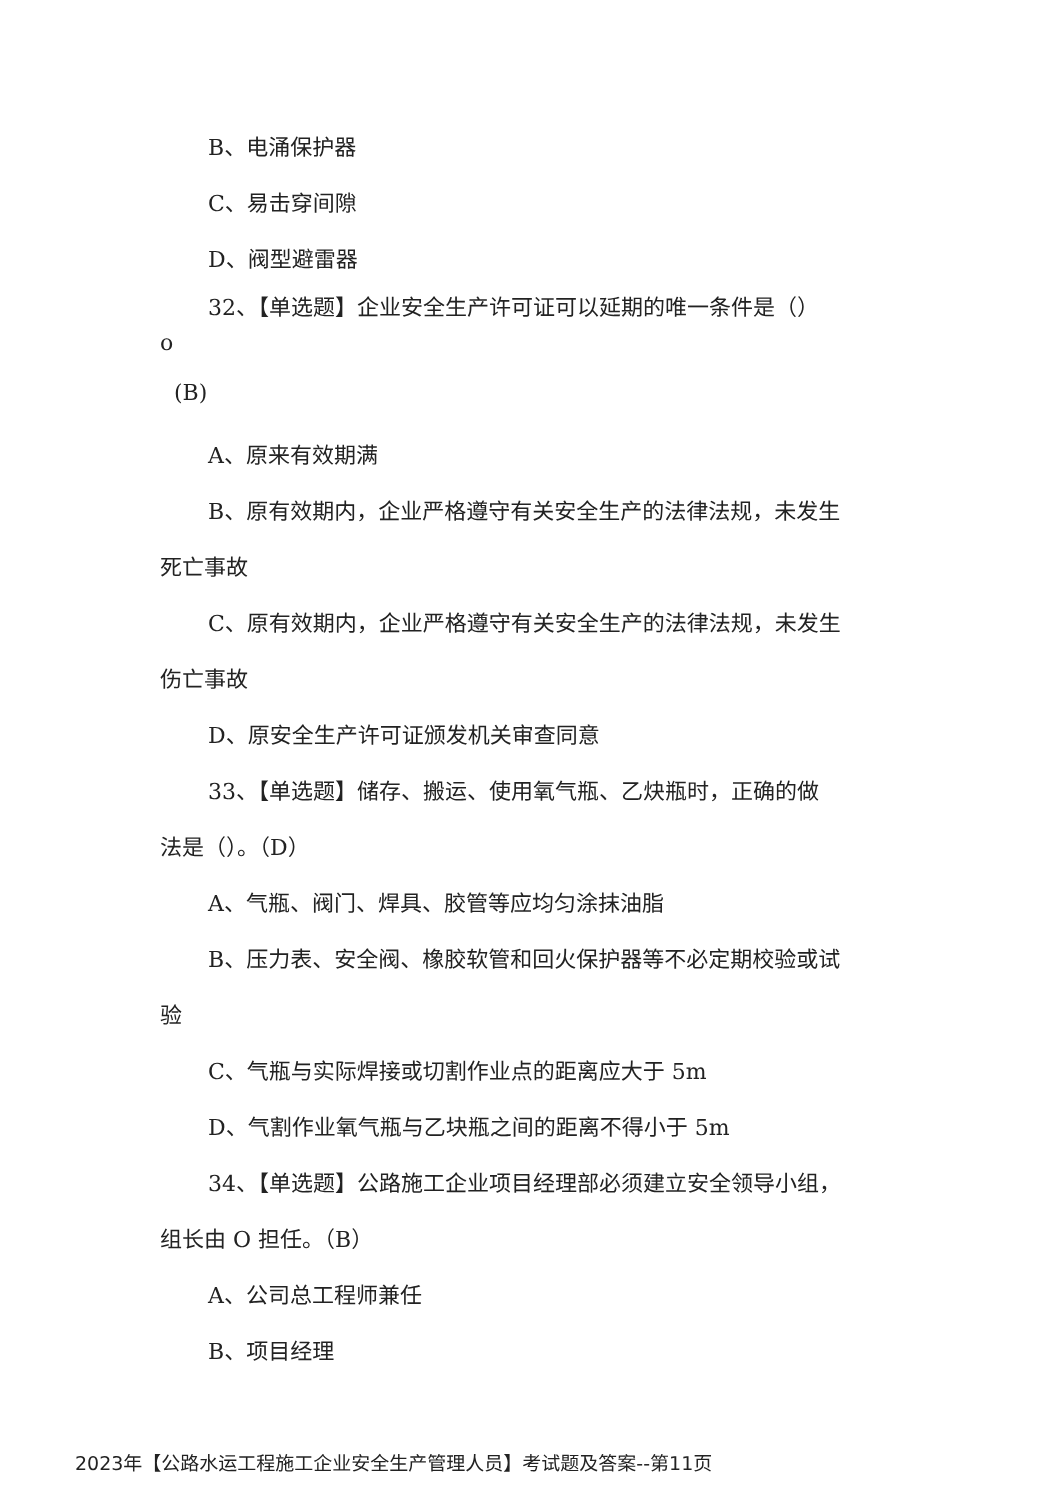B、电涌保护器
C、易击穿间隙
D、阀型避雷器
32、【单选题】企业安全生产许可证可以延期的唯一条件是（）
o
(B)
A、原来有效期满
B、原有效期内，企业严格遵守有关安全生产的法律法规，未发生
死亡事故
C、原有效期内，企业严格遵守有关安全生产的法律法规，未发生
伤亡事故
D、原安全生产许可证颁发机关审查同意
33、【单选题】储存、搬运、使用氧气瓶、乙炔瓶时，正确的做
法是（）。（D）
A、气瓶、阀门、焊具、胶管等应均匀涂抹油脂
B、压力表、安全阀、橡胶软管和回火保护器等不必定期校验或试
验
C、气瓶与实际焊接或切割作业点的距离应大于 5m
D、气割作业氧气瓶与乙块瓶之间的距离不得小于 5m
34、【单选题】公路施工企业项目经理部必须建立安全领导小组，
组长由 O 担任。（B）
A、公司总工程师兼任
B、项目经理
2023年【公路水运工程施工企业安全生产管理人员】考试题及答案--第11页